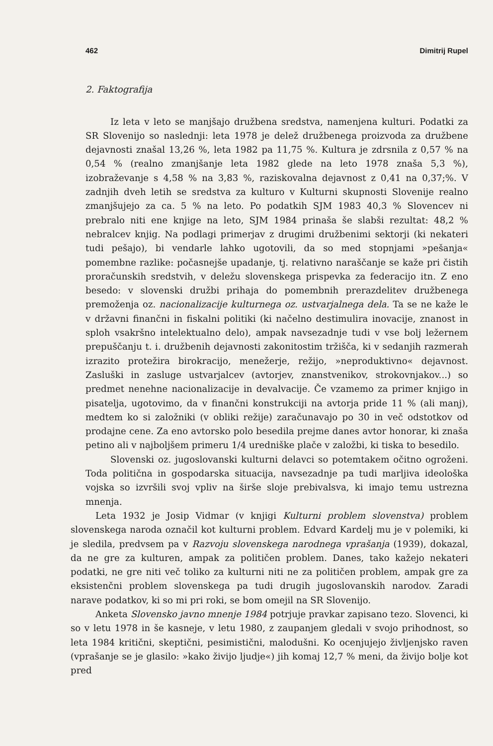462 Dimitrij Rupel
2. Faktografija
Iz leta v leto se manjšajo družbena sredstva, namenjena kulturi. Podatki za SR Slovenijo so naslednji: leta 1978 je delež družbenega proizvoda za družbene dejavnosti znašal 13,26 %, leta 1982 pa 11,75 %. Kultura je zdrsnila z 0,57 % na 0,54 % (realno zmanjšanje leta 1982 glede na leto 1978 znaša 5,3 %), izobraževanje s 4,58 % na 3,83 %, raziskovalna dejavnost z 0,41 na 0,37;%. V zadnjih dveh letih se sredstva za kulturo v Kulturni skupnosti Slovenije realno zmanjšujejo za ca. 5 % na leto. Po podatkih SJM 1983 40,3 % Slovencev ni prebralo niti ene knjige na leto, SJM 1984 prinaša še slabši rezultat: 48,2 % nebralcev knjig. Na podlagi primerjav z drugimi družbenimi sektorji (ki nekateri tudi pešajo), bi vendarle lahko ugotovili, da so med stopnjami »pešanja« pomembne razlike: počasnejše upadanje, tj. relativno naraščanje se kaže pri čistih proračunskih sredstvih, v deležu slovenskega prispevka za federacijo itn. Z eno besedo: v slovenski družbi prihaja do pomembnih prerazdelitev družbenega premoženja oz. nacionalizacije kulturnega oz. ustvarjalnega dela. Ta se ne kaže le v državni finančni in fiskalni politiki (ki načelno destimulira inovacije, znanost in sploh vsakršno intelektualno delo), ampak navsezadnje tudi v vse bolj ležernem prepuščanju t. i. družbenih dejavnosti zakonitostim tržišča, ki v sedanjih razmerah izrazito protežira birokracijo, menežerje, režijo, »neproduktivno« dejavnost. Zasluški in zasluge ustvarjalcev (avtorjev, znanstvenikov, strokovnjakov...) so predmet nenehne nacionalizacije in devalvacije. Če vzamemo za primer knjigo in pisatelja, ugotovimo, da v finančni konstrukciji na avtorja pride 11 % (ali manj), medtem ko si založniki (v obliki režije) zaračunavajo po 30 in več odstotkov od prodajne cene. Za eno avtorsko polo besedila prejme danes avtor honorar, ki znaša petino ali v najboljšem primeru 1/4 uredniške plače v založbi, ki tiska to besedilo.
Slovenski oz. jugoslovanski kulturni delavci so potemtakem očitno ogroženi. Toda politična in gospodarska situacija, navsezadnje pa tudi marljiva ideološka vojska so izvršili svoj vpliv na širše sloje prebivalsva, ki imajo temu ustrezna mnenja.
Leta 1932 je Josip Vidmar (v knjigi Kulturni problem slovenstva) problem slovenskega naroda označil kot kulturni problem. Edvard Kardelj mu je v polemiki, ki je sledila, predvsem pa v Razvoju slovenskega narodnega vprašanja (1939), dokazal, da ne gre za kulturen, ampak za političen problem. Danes, tako kažejo nekateri podatki, ne gre niti več toliko za kulturni niti ne za političen problem, ampak gre za eksistenčni problem slovenskega pa tudi drugih jugoslovanskih narodov. Zaradi narave podatkov, ki so mi pri roki, se bom omejil na SR Slovenijo.
Anketa Slovensko javno mnenje 1984 potrjuje pravkar zapisano tezo. Slovenci, ki so v letu 1978 in še kasneje, v letu 1980, z zaupanjem gledali v svojo prihodnost, so leta 1984 kritični, skeptični, pesimistični, malodušni. Ko ocenjujejo življenjsko raven (vprašanje se je glasilo: »kako živijo ljudje«) jih komaj 12,7 % meni, da živijo bolje kot pred